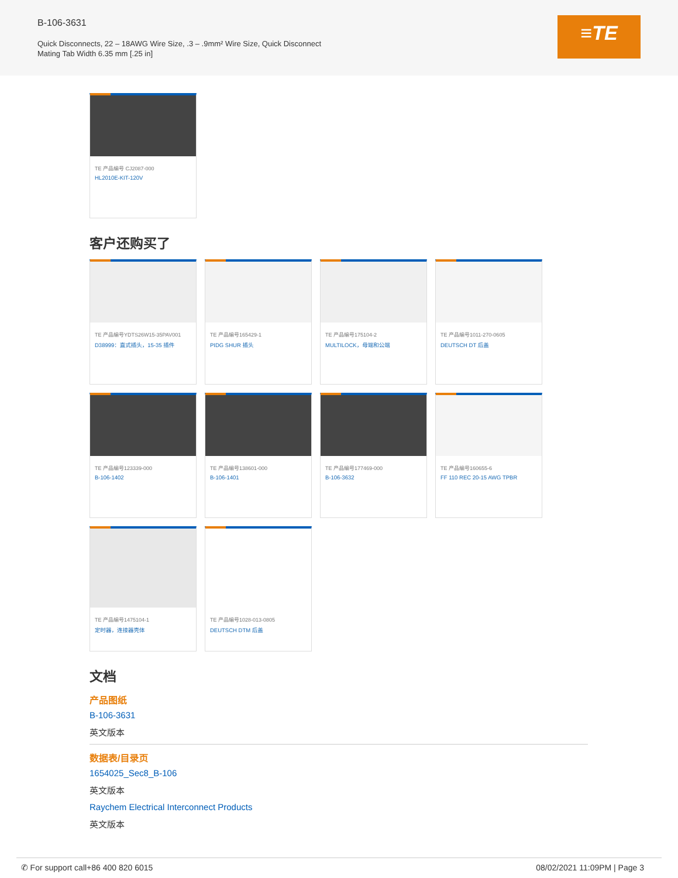B-106-3631
Quick Disconnects, 22 – 18AWG Wire Size, .3 – .9mm² Wire Size, Quick Disconnect
Mating Tab Width 6.35 mm [.25 in]
≡TE
TE 产品编号 CJ2087-000
HL2010E-KIT-120V
客户还购买了
TE 产品编号YDTS26W15-35PAV001
D38999：直式插头，15-35 插件
TE 产品编号165429-1
PIDG SHUR 插头
TE 产品编号175104-2
MULTILOCK，母端和公端
TE 产品编号1011-270-0605
DEUTSCH DT 后盖
TE 产品编号123339-000
B-106-1402
TE 产品编号138601-000
B-106-1401
TE 产品编号177469-000
B-106-3632
TE 产品编号160655-6
FF 110 REC 20-15 AWG TPBR
TE 产品编号1475104-1
定时器，连接器壳体
TE 产品编号1028-013-0805
DEUTSCH DTM 后盖
文档
产品图纸
B-106-3631
英文版本
数据表/目录页
1654025_Sec8_B-106
英文版本
Raychem Electrical Interconnect Products
英文版本
✆ For support call+86 400 820 6015 08/02/2021 11:09PM | Page 3